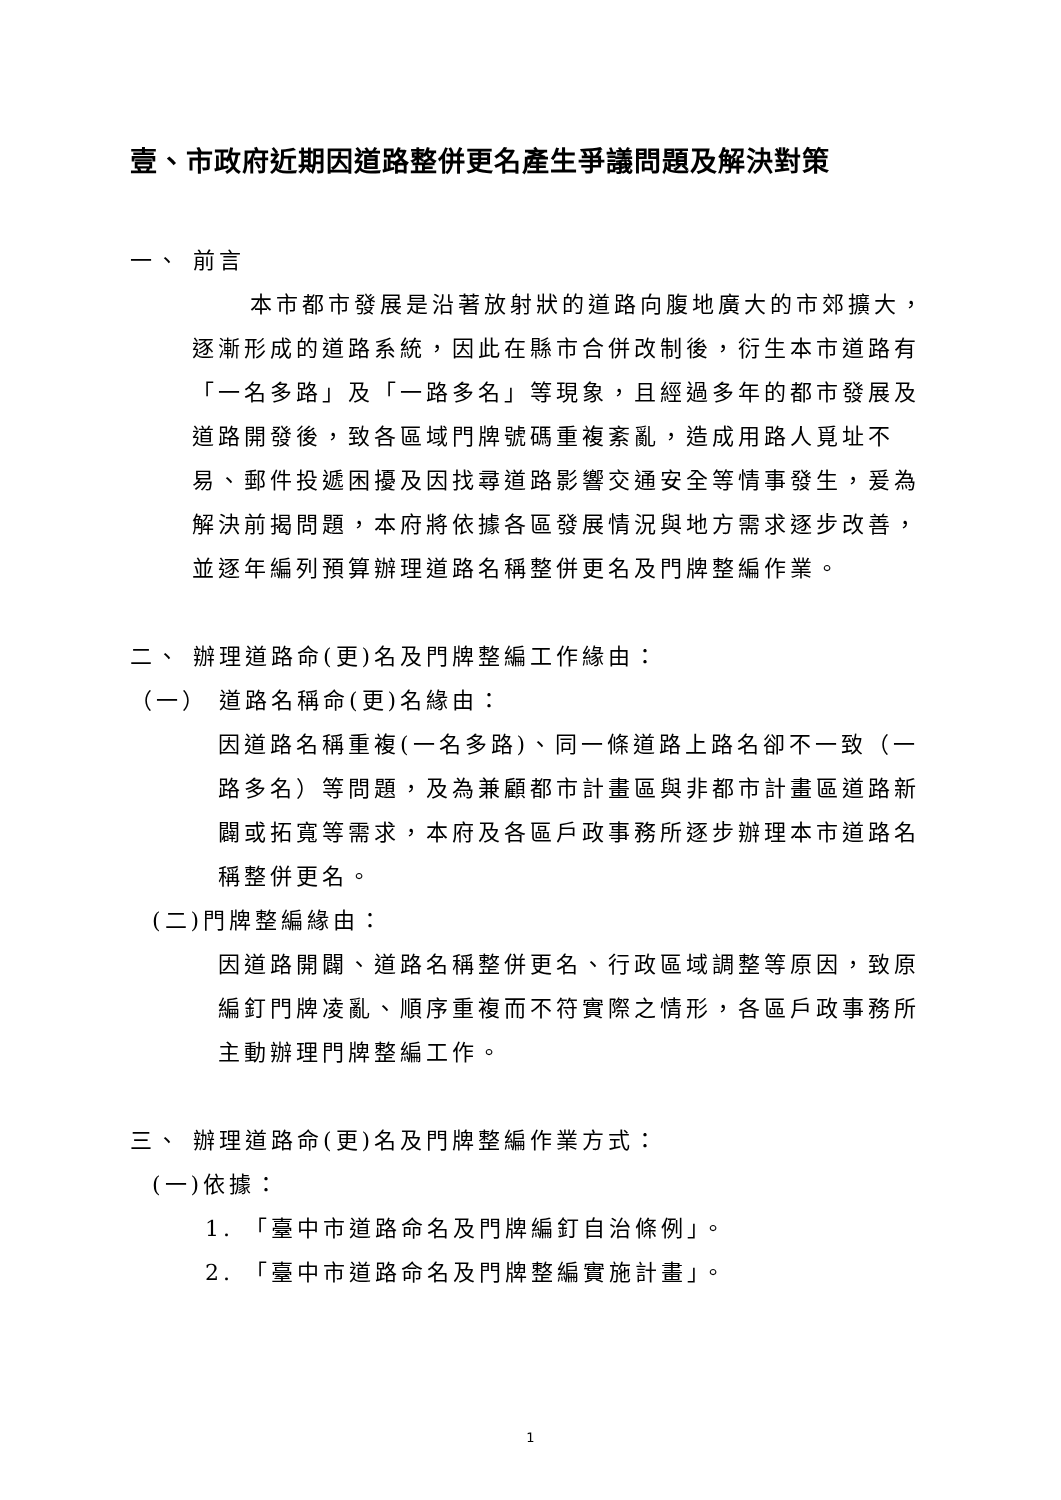壹、市政府近期因道路整併更名產生爭議問題及解決對策
一、 前言
本市都市發展是沿著放射狀的道路向腹地廣大的市郊擴大，逐漸形成的道路系統，因此在縣市合併改制後，衍生本市道路有「一名多路」及「一路多名」等現象，且經過多年的都市發展及道路開發後，致各區域門牌號碼重複紊亂，造成用路人覓址不易、郵件投遞困擾及因找尋道路影響交通安全等情事發生，爰為解決前揭問題，本府將依據各區發展情況與地方需求逐步改善，並逐年編列預算辦理道路名稱整併更名及門牌整編作業。
二、 辦理道路命(更)名及門牌整編工作緣由：
（一） 道路名稱命(更)名緣由：
因道路名稱重複(一名多路)、同一條道路上路名卻不一致（一路多名）等問題，及為兼顧都市計畫區與非都市計畫區道路新闢或拓寬等需求，本府及各區戶政事務所逐步辦理本市道路名稱整併更名。
(二)門牌整編緣由：
因道路開闢、道路名稱整併更名、行政區域調整等原因，致原編釘門牌凌亂、順序重複而不符實際之情形，各區戶政事務所主動辦理門牌整編工作。
三、 辦理道路命(更)名及門牌整編作業方式：
(一)依據：
1. 「臺中市道路命名及門牌編釘自治條例」。
2. 「臺中市道路命名及門牌整編實施計畫」。
1